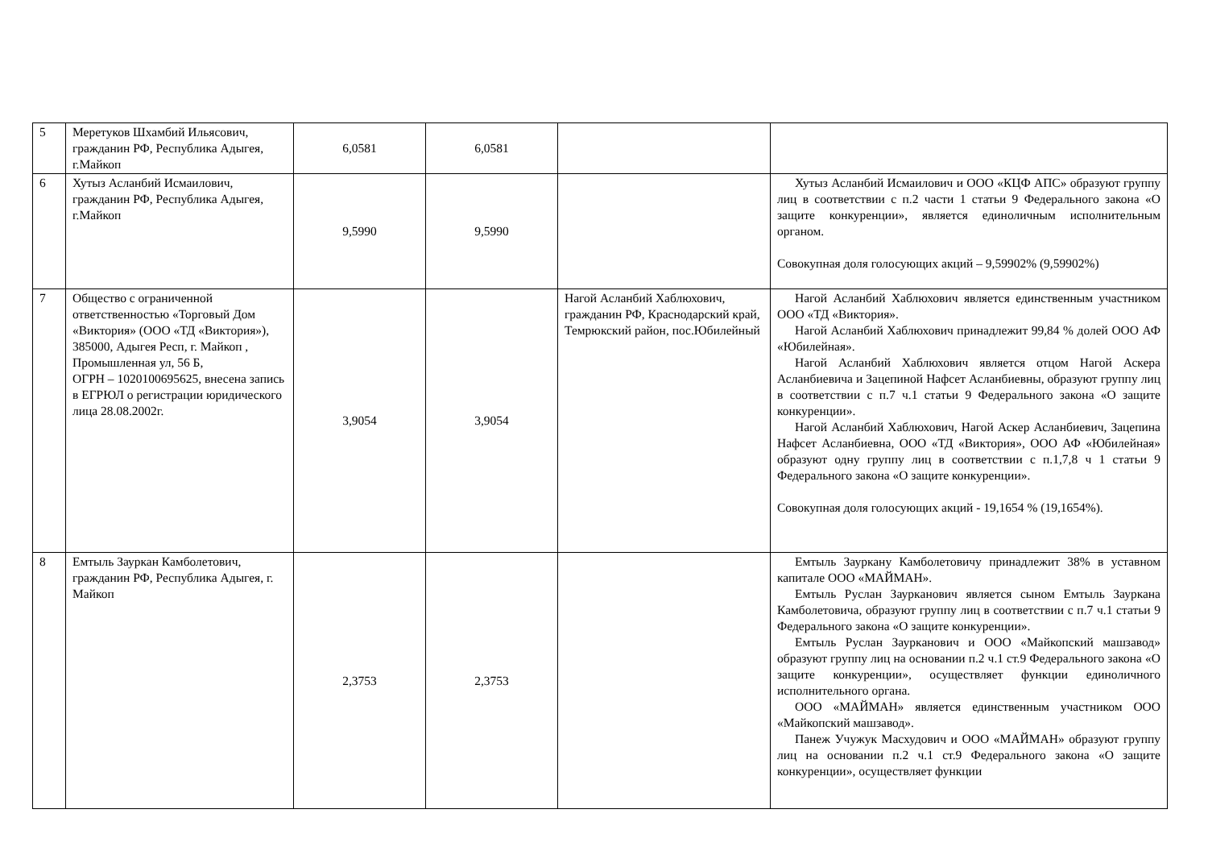| 5 | Меретуков Шхамбий Ильясович, гражданин РФ, Республика Адыгея, г.Майкоп | 6,0581 | 6,0581 | | |
| 6 | Хутыз Асланбий Исмаилович, гражданин РФ, Республика Адыгея, г.Майкоп | 9,5990 | 9,5990 | | Хутыз Асланбий Исмаилович и ООО «КЦФ АПС» образуют группу лиц в соответствии с п.2 части 1 статьи 9 Федерального закона «О защите конкуренции», является единоличным исполнительным органом. Совокупная доля голосующих акций – 9,59902% (9,59902%) |
| 7 | Общество с ограниченной ответственностью «Торговый Дом «Виктория» (ООО «ТД «Виктория»), 385000, Адыгея Респ, г. Майкоп , Промышленная ул, 56 Б, ОГРН – 1020100695625, внесена запись в ЕГРЮЛ о регистрации юридического лица 28.08.2002г. | 3,9054 | 3,9054 | Нагой Асланбий Хаблюхович, гражданин РФ, Краснодарский край, Темрюкский район, пос.Юбилейный | Нагой Асланбий Хаблюхович является единственным участником ООО «ТД «Виктория». Нагой Асланбий Хаблюхович принадлежит 99,84 % долей ООО АФ «Юбилейная». Нагой Асланбий Хаблюхович является отцом Нагой Аскера Асланбиевича и Зацепиной Нафсет Асланбиевны, образуют группу лиц в соответствии с п.7 ч.1 статьи 9 Федерального закона «О защите конкуренции». Нагой Асланбий Хаблюхович, Нагой Аскер Асланбиевич, Зацепина Нафсет Асланбиевна, ООО «ТД «Виктория», ООО АФ «Юбилейная» образуют одну группу лиц в соответствии с п.1,7,8 ч 1 статьи 9 Федерального закона «О защите конкуренции». Совокупная доля голосующих акций - 19,1654 % (19,1654%). |
| 8 | Емтыль Зауркан Камболетович, гражданин РФ, Республика Адыгея, г. Майкоп | 2,3753 | 2,3753 | | Емтыль Зауркану Камболетовичу принадлежит 38% в уставном капитале ООО «МАЙМАН». Емтыль Руслан Зауркaнович является сыном Емтыль Зауркана Камболетовича, образуют группу лиц в соответствии с п.7 ч.1 статьи 9 Федерального закона «О защите конкуренции». Емтыль Руслан Зауркaнович и ООО «Майкопский машзавод» образуют группу лиц на основании п.2 ч.1 ст.9 Федерального закона «О защите конкуренции», осуществляет функции единоличного исполнительного органа. ООО «МАЙМАН» является единственным участником ООО «Майкопский машзавод». Панеж Учужук Масхудович и ООО «МАЙМАН» образуют группу лиц на основании п.2 ч.1 ст.9 Федерального закона «О защите конкуренции», осуществляет функции |